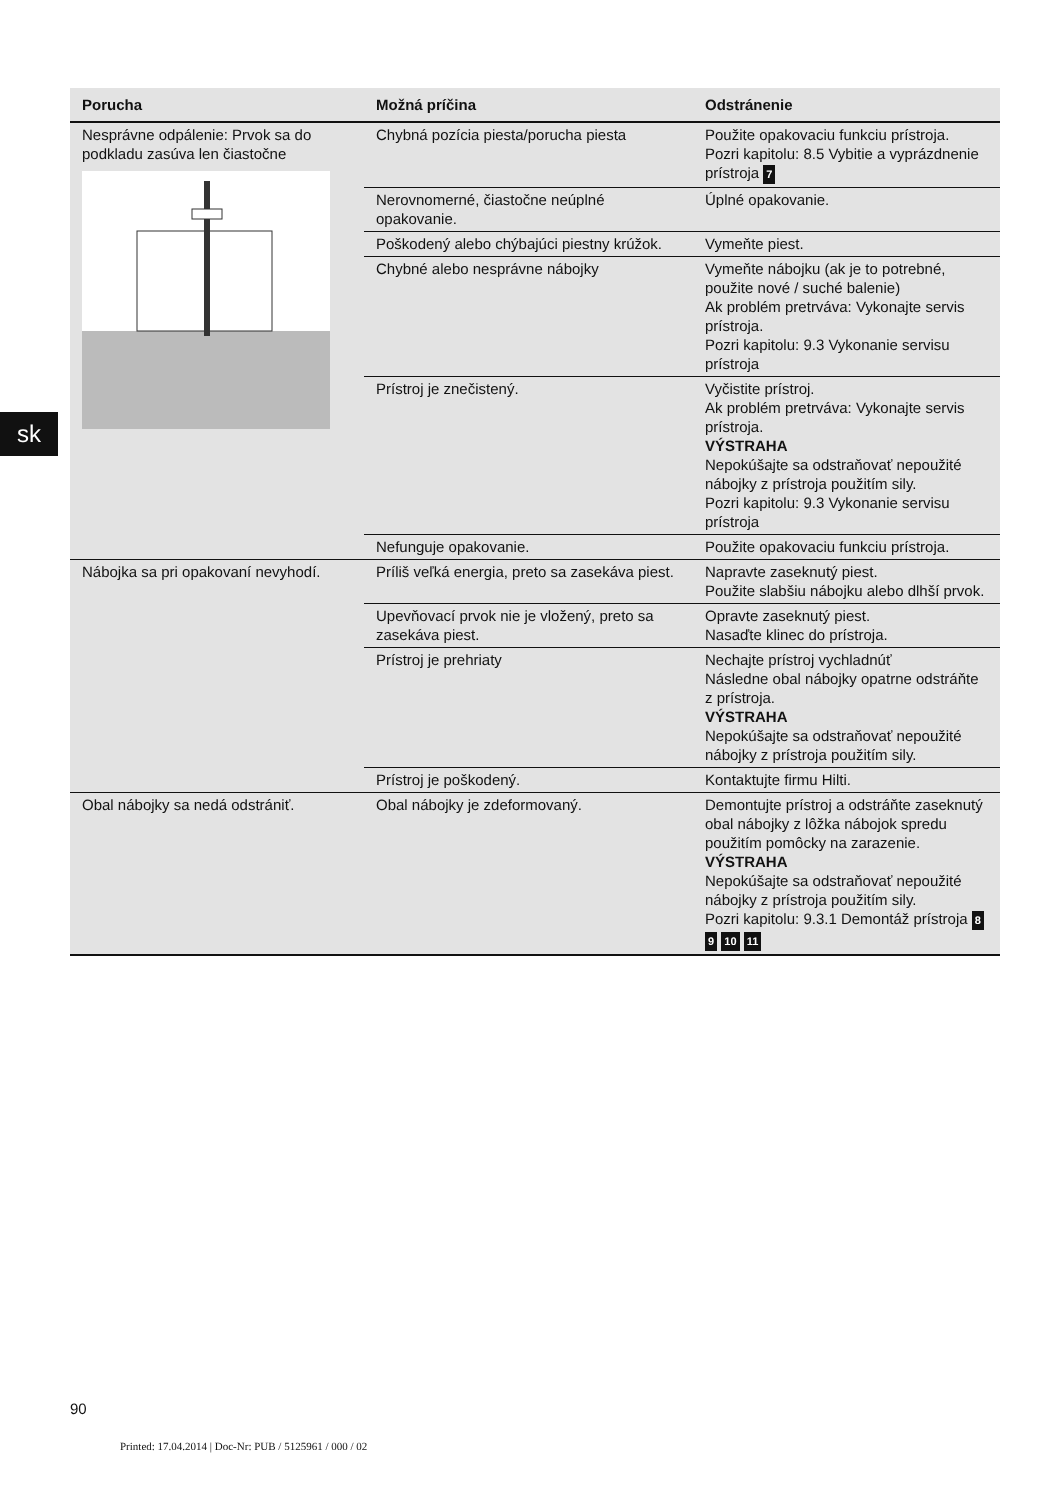sk
| Porucha | Možná príčina | Odstránenie |
| --- | --- | --- |
| Nesprávne odpálenie: Prvok sa do podkladu zasúva len čiastočne | Chybná pozícia piesta/porucha piesta | Použite opakovaciu funkciu prístroja. Pozri kapitolu: 8.5 Vybitie a vyprázdnenie prístroja 7 |
| | Nerovnomerné, čiastočne neúplné opakovanie. | Úplné opakovanie. |
| | Poškodený alebo chýbajúci piestny krúžok. | Vymeňte piest. |
| | Chybné alebo nesprávne nábojky | Vymeňte nábojku (ak je to potrebné, použite nové / suché balenie) Ak problém pretrváva: Vykonajte servis prístroja. Pozri kapitolu: 9.3 Vykonanie servisu prístroja |
| | Prístroj je znečistený. | Vyčistite prístroj. Ak problém pretrváva: Vykonajte servis prístroja. VÝSTRAHA Nepokúšajte sa odstraňovať nepoužité nábojky z prístroja použitím sily. Pozri kapitolu: 9.3 Vykonanie servisu prístroja |
| | Nefunguje opakovanie. | Použite opakovaciu funkciu prístroja. |
| Nábojka sa pri opakovaní nevyhodí. | Príliš veľká energia, preto sa zasekáva piest. | Napravte zaseknutý piest. Použite slabšiu nábojku alebo dlhší prvok. |
| | Upevňovací prvok nie je vložený, preto sa zasekáva piest. | Opravte zaseknutý piest. Nasaďte klinec do prístroja. |
| | Prístroj je prehriaty | Nechajte prístroj vychladnúť Následne obal nábojky opatrne odstráňte z prístroja. VÝSTRAHA Nepokúšajte sa odstraňovať nepoužité nábojky z prístroja použitím sily. |
| | Prístroj je poškodený. | Kontaktujte firmu Hilti. |
| Obal nábojky sa nedá odstrániť. | Obal nábojky je zdeformovaný. | Demontujte prístroj a odstráňte zaseknutý obal nábojky z lôžka nábojok spredu použitím pomôcky na zarazenie. VÝSTRAHA Nepokúšajte sa odstraňovať nepoužité nábojky z prístroja použitím sily. Pozri kapitolu: 9.3.1 Demontáž prístroja 8 9 10 11 |
90
Printed: 17.04.2014 | Doc-Nr: PUB / 5125961 / 000 / 02